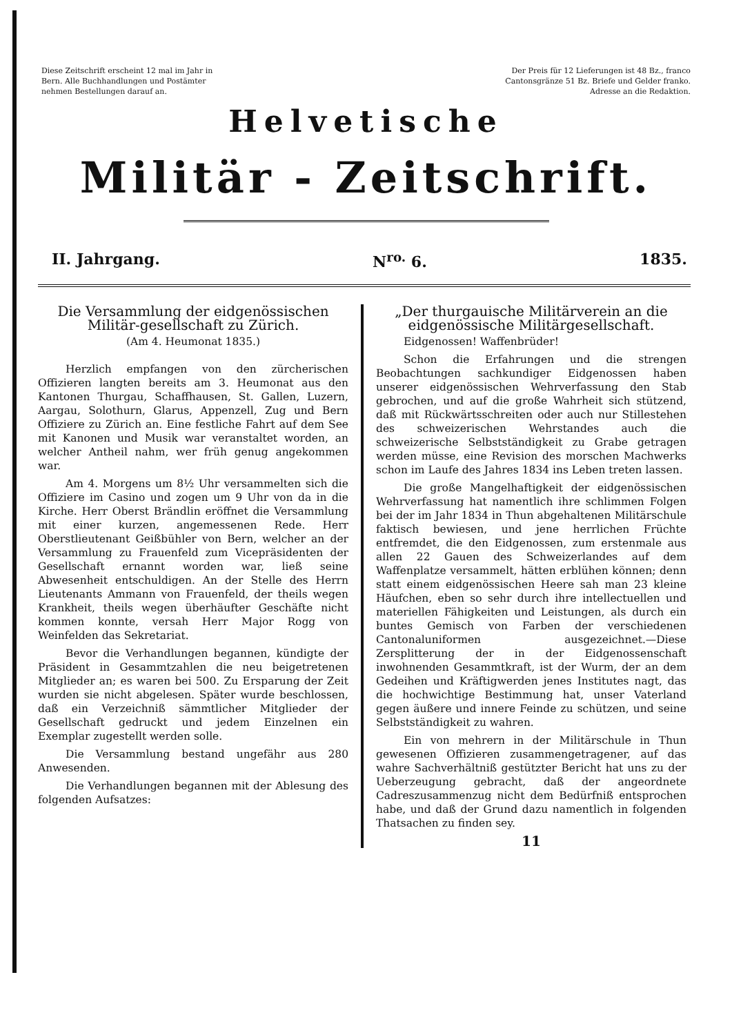Diese Zeitschrift erscheint 12 mal im Jahr in Bern. Alle Buchhandlungen und Postämter nehmen Bestellungen darauf an.
Der Preis für 12 Lieferungen ist 48 Bz., franco Cantonsgränze 51 Bz. Briefe und Gelder franko. Adresse an die Redaktion.
Helvetische
Militär - Zeitschrift.
II. Jahrgang. N<sup>ro.</sup> 6. 1835.
Die Versammlung der eidgenössischen Militär-gesellschaft zu Zürich.
(Am 4. Heumonat 1835.)
Herzlich empfangen von den zürcherischen Offizieren langten bereits am 3. Heumonat aus den Kantonen Thurgau, Schaffhausen, St. Gallen, Luzern, Aargau, Solothurn, Glarus, Appenzell, Zug und Bern Offiziere zu Zürich an. Eine festliche Fahrt auf dem See mit Kanonen und Musik war veranstaltet worden, an welcher Antheil nahm, wer früh genug angekommen war.
Am 4. Morgens um 8½ Uhr versammelten sich die Offiziere im Casino und zogen um 9 Uhr von da in die Kirche. Herr Oberst Brändlin eröffnet die Versammlung mit einer kurzen, angemessenen Rede. Herr Oberstlieutenant Geißbühler von Bern, welcher an der Versammlung zu Frauenfeld zum Vicepräsidenten der Gesellschaft ernannt worden war, ließ seine Abwesenheit entschuldigen. An der Stelle des Herrn Lieutenants Ammann von Frauenfeld, der theils wegen Krankheit, theils wegen überhäufter Geschäfte nicht kommen konnte, versah Herr Major Rogg von Weinfelden das Sekretariat.
Bevor die Verhandlungen begannen, kündigte der Präsident in Gesammtzahlen die neu beigetretenen Mitglieder an; es waren bei 500. Zu Ersparung der Zeit wurden sie nicht abgelesen. Später wurde beschlossen, daß ein Verzeichniß sämmtlicher Mitglieder der Gesellschaft gedruckt und jedem Einzelnen ein Exemplar zugestellt werden solle.
Die Versammlung bestand ungefähr aus 280 Anwesenden.
Die Verhandlungen begannen mit der Ablesung des folgenden Aufsatzes:
„Der thurgauische Militärverein an die eidgenössische Militärgesellschaft.
Eidgenossen! Waffenbrüder!
Schon die Erfahrungen und die strengen Beobachtungen sachkundiger Eidgenossen haben unserer eidgenössischen Wehrverfassung den Stab gebrochen, und auf die große Wahrheit sich stützend, daß mit Rückwärtsschreiten oder auch nur Stillestehen des schweizerischen Wehrstandes auch die schweizerische Selbstständigkeit zu Grabe getragen werden müsse, eine Revision des morschen Machwerks schon im Laufe des Jahres 1834 ins Leben treten lassen.
Die große Mangelhaftigkeit der eidgenössischen Wehrverfassung hat namentlich ihre schlimmen Folgen bei der im Jahr 1834 in Thun abgehaltenen Militärschule faktisch bewiesen, und jene herrlichen Früchte entfremdet, die den Eidgenossen, zum erstenmale aus allen 22 Gauen des Schweizerlandes auf dem Waffenplatze versammelt, hätten erblühen können; denn statt einem eidgenössischen Heere sah man 23 kleine Häufchen, eben so sehr durch ihre intellectuellen und materiellen Fähigkeiten und Leistungen, als durch ein buntes Gemisch von Farben der verschiedenen Cantonaluniformen ausgezeichnet.—Diese Zersplitterung der in der Eidgenossenschaft inwohnenden Gesammtkraft, ist der Wurm, der an dem Gedeihen und Kräftigwerden jenes Institutes nagt, das die hochwichtige Bestimmung hat, unser Vaterland gegen äußere und innere Feinde zu schützen, und seine Selbstständigkeit zu wahren.
Ein von mehrern in der Militärschule in Thun gewesenen Offizieren zusammengetragener, auf das wahre Sachverhältniß gestützter Bericht hat uns zu der Ueberzeugung gebracht, daß der angeordnete Cadreszusammenzug nicht dem Bedürfniß entsprochen habe, und daß der Grund dazu namentlich in folgenden Thatsachen zu finden sey.
11